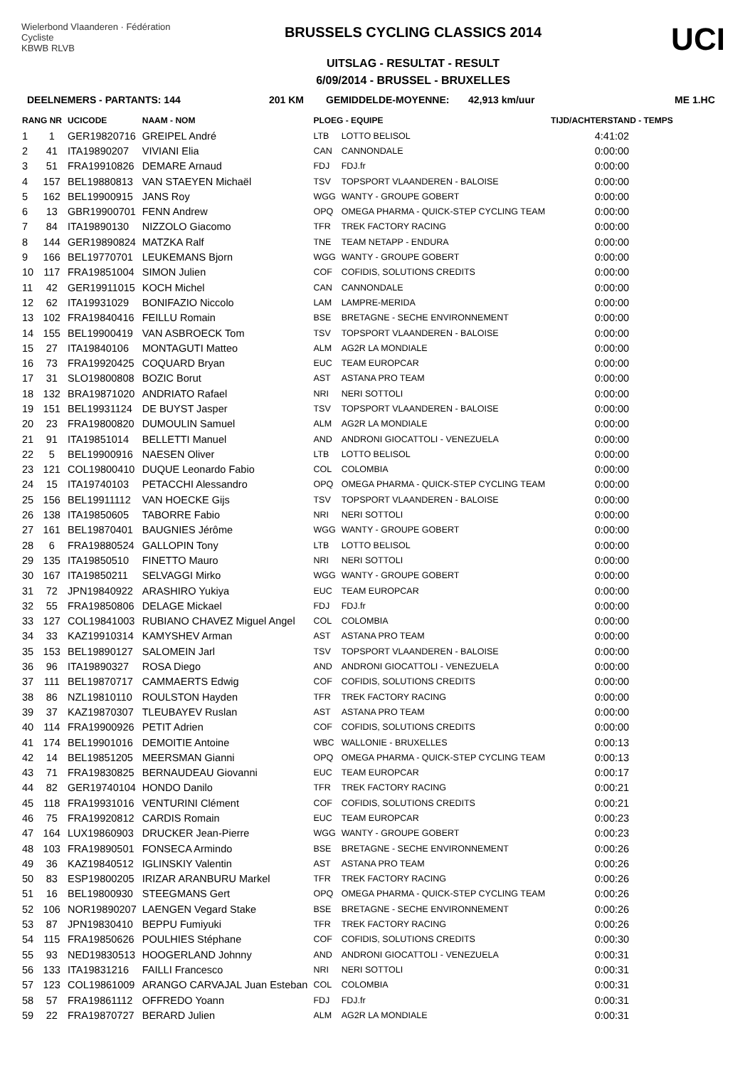Wielerbond Vlaanderen · Fédération Cycliste
KBWB RLVB
BRUSSELS CYCLING CLASSICS 2014
UITSLAG - RESULTAT - RESULT
6/09/2014 - BRUSSEL - BRUXELLES
UCI
DEELNEMERS - PARTANTS: 144 201 KM GEMIDDELDE-MOYENNE: 42,913 km/uur ME 1.HC
| RANG NR | | UCICODE | NAAM - NOM | PLOEG - EQUIPE | | TIJD/ACHTERSTAND - TEMPS |
| --- | --- | --- | --- | --- | --- | --- |
| 1 | 1 | GER19820716 | GREIPEL André | LTB | LOTTO BELISOL | 4:41:02 |
| 2 | 41 | ITA19890207 | VIVIANI Elia | CAN | CANNONDALE | 0:00:00 |
| 3 | 51 | FRA19910826 | DEMARE Arnaud | FDJ | FDJ.fr | 0:00:00 |
| 4 | 157 | BEL19880813 | VAN STAEYEN Michaël | TSV | TOPSPORT VLAANDEREN - BALOISE | 0:00:00 |
| 5 | 162 | BEL19900915 | JANS Roy | WGG | WANTY - GROUPE GOBERT | 0:00:00 |
| 6 | 13 | GBR19900701 | FENN Andrew | OPQ | OMEGA PHARMA - QUICK-STEP CYCLING TEAM | 0:00:00 |
| 7 | 84 | ITA19890130 | NIZZOLO Giacomo | TFR | TREK FACTORY RACING | 0:00:00 |
| 8 | 144 | GER19890824 | MATZKA Ralf | TNE | TEAM NETAPP - ENDURA | 0:00:00 |
| 9 | 166 | BEL19770701 | LEUKEMANS Bjorn | WGG | WANTY - GROUPE GOBERT | 0:00:00 |
| 10 | 117 | FRA19851004 | SIMON Julien | COF | COFIDIS, SOLUTIONS CREDITS | 0:00:00 |
| 11 | 42 | GER19911015 | KOCH Michel | CAN | CANNONDALE | 0:00:00 |
| 12 | 62 | ITA19931029 | BONIFAZIO Niccolo | LAM | LAMPRE-MERIDA | 0:00:00 |
| 13 | 102 | FRA19840416 | FEILLU Romain | BSE | BRETAGNE - SECHE ENVIRONNEMENT | 0:00:00 |
| 14 | 155 | BEL19900419 | VAN ASBROECK Tom | TSV | TOPSPORT VLAANDEREN - BALOISE | 0:00:00 |
| 15 | 27 | ITA19840106 | MONTAGUTI Matteo | ALM | AG2R LA MONDIALE | 0:00:00 |
| 16 | 73 | FRA19920425 | COQUARD Bryan | EUC | TEAM EUROPCAR | 0:00:00 |
| 17 | 31 | SLO19800808 | BOZIC Borut | AST | ASTANA PRO TEAM | 0:00:00 |
| 18 | 132 | BRA19871020 | ANDRIATO Rafael | NRI | NERI SOTTOLI | 0:00:00 |
| 19 | 151 | BEL19931124 | DE BUYST Jasper | TSV | TOPSPORT VLAANDEREN - BALOISE | 0:00:00 |
| 20 | 23 | FRA19800820 | DUMOULIN Samuel | ALM | AG2R LA MONDIALE | 0:00:00 |
| 21 | 91 | ITA19851014 | BELLETTI Manuel | AND | ANDRONI GIOCATTOLI - VENEZUELA | 0:00:00 |
| 22 | 5 | BEL19900916 | NAESEN Oliver | LTB | LOTTO BELISOL | 0:00:00 |
| 23 | 121 | COL19800410 | DUQUE Leonardo Fabio | COL | COLOMBIA | 0:00:00 |
| 24 | 15 | ITA19740103 | PETACCHI Alessandro | OPQ | OMEGA PHARMA - QUICK-STEP CYCLING TEAM | 0:00:00 |
| 25 | 156 | BEL19911112 | VAN HOECKE Gijs | TSV | TOPSPORT VLAANDEREN - BALOISE | 0:00:00 |
| 26 | 138 | ITA19850605 | TABORRE Fabio | NRI | NERI SOTTOLI | 0:00:00 |
| 27 | 161 | BEL19870401 | BAUGNIES Jérôme | WGG | WANTY - GROUPE GOBERT | 0:00:00 |
| 28 | 6 | FRA19880524 | GALLOPIN Tony | LTB | LOTTO BELISOL | 0:00:00 |
| 29 | 135 | ITA19850510 | FINETTO Mauro | NRI | NERI SOTTOLI | 0:00:00 |
| 30 | 167 | ITA19850211 | SELVAGGI Mirko | WGG | WANTY - GROUPE GOBERT | 0:00:00 |
| 31 | 72 | JPN19840922 | ARASHIRO Yukiya | EUC | TEAM EUROPCAR | 0:00:00 |
| 32 | 55 | FRA19850806 | DELAGE Mickael | FDJ | FDJ.fr | 0:00:00 |
| 33 | 127 | COL19841003 | RUBIANO CHAVEZ Miguel Angel | COL | COLOMBIA | 0:00:00 |
| 34 | 33 | KAZ19910314 | KAMYSHEV Arman | AST | ASTANA PRO TEAM | 0:00:00 |
| 35 | 153 | BEL19890127 | SALOMEIN Jarl | TSV | TOPSPORT VLAANDEREN - BALOISE | 0:00:00 |
| 36 | 96 | ITA19890327 | ROSA Diego | AND | ANDRONI GIOCATTOLI - VENEZUELA | 0:00:00 |
| 37 | 111 | BEL19870717 | CAMMAERTS Edwig | COF | COFIDIS, SOLUTIONS CREDITS | 0:00:00 |
| 38 | 86 | NZL19810110 | ROULSTON Hayden | TFR | TREK FACTORY RACING | 0:00:00 |
| 39 | 37 | KAZ19870307 | TLEUBAYEV Ruslan | AST | ASTANA PRO TEAM | 0:00:00 |
| 40 | 114 | FRA19900926 | PETIT Adrien | COF | COFIDIS, SOLUTIONS CREDITS | 0:00:00 |
| 41 | 174 | BEL19901016 | DEMOITIE Antoine | WBC | WALLONIE - BRUXELLES | 0:00:13 |
| 42 | 14 | BEL19851205 | MEERSMAN Gianni | OPQ | OMEGA PHARMA - QUICK-STEP CYCLING TEAM | 0:00:13 |
| 43 | 71 | FRA19830825 | BERNAUDEAU Giovanni | EUC | TEAM EUROPCAR | 0:00:17 |
| 44 | 82 | GER19740104 | HONDO Danilo | TFR | TREK FACTORY RACING | 0:00:21 |
| 45 | 118 | FRA19931016 | VENTURINI Clément | COF | COFIDIS, SOLUTIONS CREDITS | 0:00:21 |
| 46 | 75 | FRA19920812 | CARDIS Romain | EUC | TEAM EUROPCAR | 0:00:23 |
| 47 | 164 | LUX19860903 | DRUCKER Jean-Pierre | WGG | WANTY - GROUPE GOBERT | 0:00:23 |
| 48 | 103 | FRA19890501 | FONSECA Armindo | BSE | BRETAGNE - SECHE ENVIRONNEMENT | 0:00:26 |
| 49 | 36 | KAZ19840512 | IGLINSKIY Valentin | AST | ASTANA PRO TEAM | 0:00:26 |
| 50 | 83 | ESP19800205 | IRIZAR ARANBURU Markel | TFR | TREK FACTORY RACING | 0:00:26 |
| 51 | 16 | BEL19800930 | STEEGMANS Gert | OPQ | OMEGA PHARMA - QUICK-STEP CYCLING TEAM | 0:00:26 |
| 52 | 106 | NOR19890207 | LAENGEN Vegard Stake | BSE | BRETAGNE - SECHE ENVIRONNEMENT | 0:00:26 |
| 53 | 87 | JPN19830410 | BEPPU Fumiyuki | TFR | TREK FACTORY RACING | 0:00:26 |
| 54 | 115 | FRA19850626 | POULHIES Stéphane | COF | COFIDIS, SOLUTIONS CREDITS | 0:00:30 |
| 55 | 93 | NED19830513 | HOOGERLAND Johnny | AND | ANDRONI GIOCATTOLI - VENEZUELA | 0:00:31 |
| 56 | 133 | ITA19831216 | FAILLI Francesco | NRI | NERI SOTTOLI | 0:00:31 |
| 57 | 123 | COL19861009 | ARANGO CARVAJAL Juan Esteban | COL | COLOMBIA | 0:00:31 |
| 58 | 57 | FRA19861112 | OFFREDO Yoann | FDJ | FDJ.fr | 0:00:31 |
| 59 | 22 | FRA19870727 | BERARD Julien | ALM | AG2R LA MONDIALE | 0:00:31 |